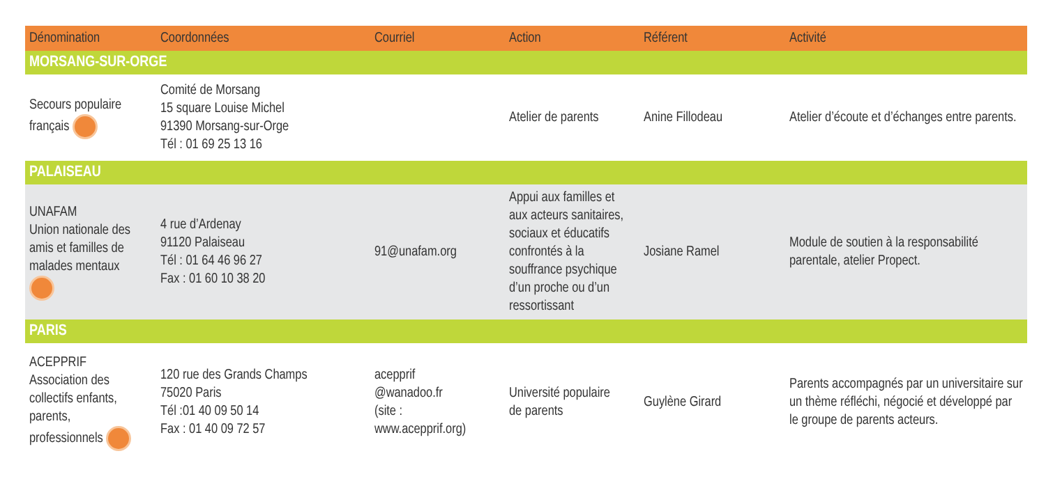| Dénomination | Coordonnées | Courriel | Action | Référent | Activité |
| --- | --- | --- | --- | --- | --- |
| MORSANG-SUR-ORGE | | | | | |
| Secours populaire français | Comité de Morsang 15 square Louise Michel 91390 Morsang-sur-Orge Tél : 01 69 25 13 16 | | Atelier de parents | Anine Fillodeau | Atelier d’écoute et d’échanges entre parents. |
| PALAISEAU | | | | | |
| UNAFAM Union nationale des amis et familles de malades mentaux | 4 rue d’Ardenay 91120 Palaiseau Tél : 01 64 46 96 27 Fax : 01 60 10 38 20 | 91@unafam.org | Appui aux familles et aux acteurs sanitaires, sociaux et éducatifs confrontés à la souffrance psychique d’un proche ou d’un ressortissant | Josiane Ramel | Module de soutien à la responsabilité parentale, atelier Propect. |
| PARIS | | | | | |
| ACEPPRIF Association des collectifs enfants, parents, professionnels | 120 rue des Grands Champs 75020 Paris Tél :01 40 09 50 14 Fax : 01 40 09 72 57 | acepprif @wanadoo.fr (site : www.acepprif.org) | Université populaire de parents | Guylène Girard | Parents accompagnés par un universitaire sur un thème réfléchi, négocié et développé par le groupe de parents acteurs. |